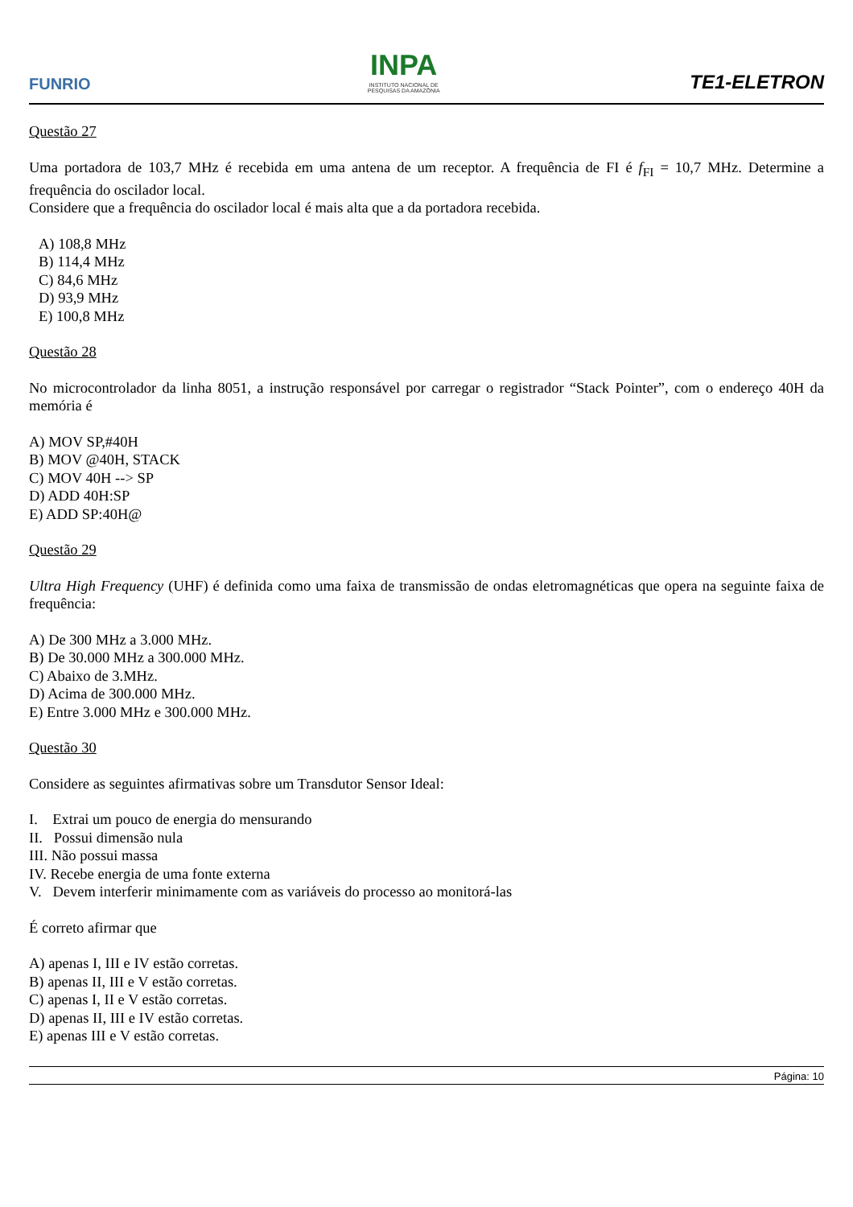FUNRIO
INPA
INSTITUTO NACIONAL DE
PESQUISAS DA AMAZÔNIA
TE1-ELETRON
Questão 27
Uma portadora de 103,7 MHz é recebida em uma antena de um receptor. A frequência de FI é f<sub>FI</sub> = 10,7 MHz. Determine a frequência do oscilador local.
Considere que a frequência do oscilador local é mais alta que a da portadora recebida.
A) 108,8 MHz
B) 114,4 MHz
C) 84,6 MHz
D) 93,9 MHz
E) 100,8 MHz
Questão 28
No microcontrolador da linha 8051, a instrução responsável por carregar o registrador “Stack Pointer”, com o endereço 40H da memória é
A) MOV SP,#40H
B) MOV @40H, STACK
C) MOV 40H --> SP
D) ADD 40H:SP
E) ADD SP:40H@
Questão 29
Ultra High Frequency (UHF) é definida como uma faixa de transmissão de ondas eletromagnéticas que opera na seguinte faixa de frequência:
A) De 300 MHz a 3.000 MHz.
B) De 30.000 MHz a 300.000 MHz.
C) Abaixo de 3.MHz.
D) Acima de 300.000 MHz.
E) Entre 3.000 MHz e 300.000 MHz.
Questão 30
Considere as seguintes afirmativas sobre um Transdutor Sensor Ideal:
I. Extrai um pouco de energia do mensurando
II. Possui dimensão nula
III. Não possui massa
IV. Recebe energia de uma fonte externa
V. Devem interferir minimamente com as variáveis do processo ao monitorá-las
É correto afirmar que
A) apenas I, III e IV estão corretas.
B) apenas II, III e V estão corretas.
C) apenas I, II e V estão corretas.
D) apenas II, III e IV estão corretas.
E) apenas III e V estão corretas.
Página: 10